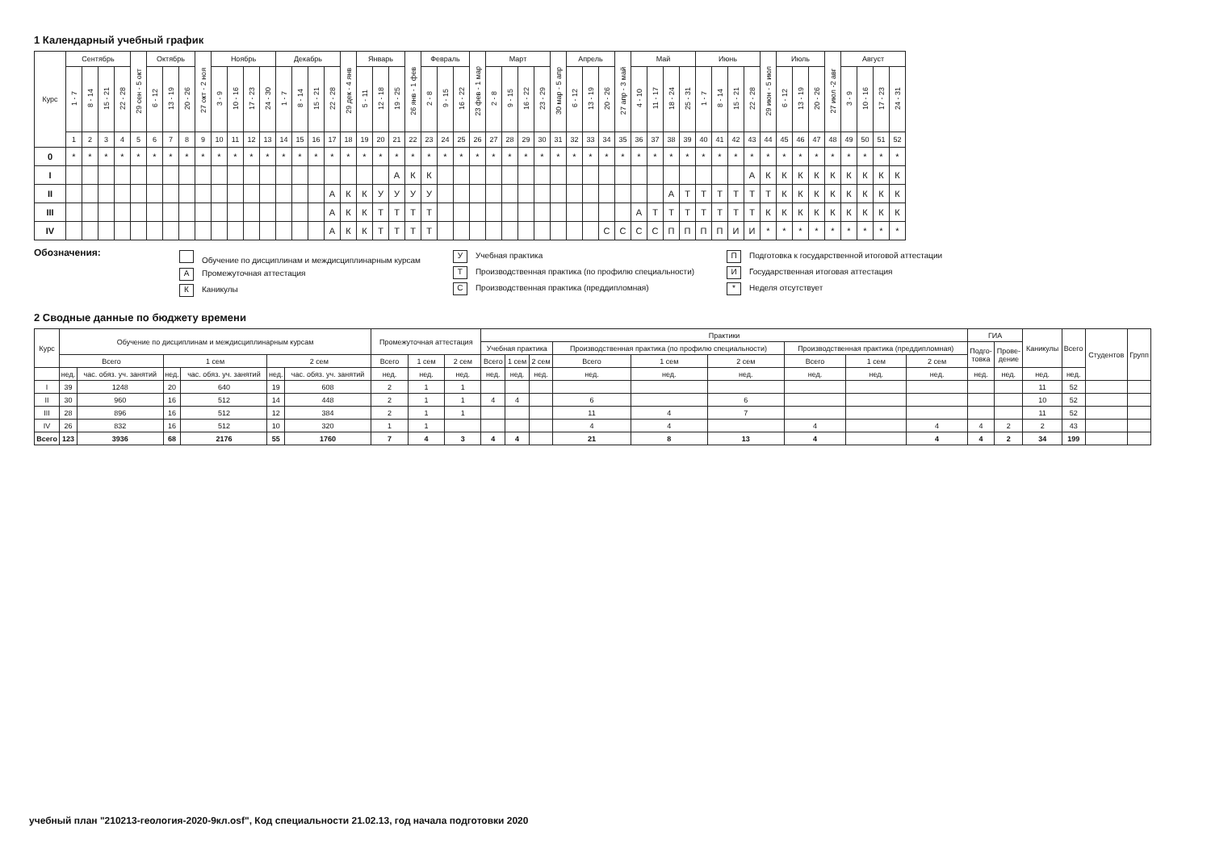1 Календарный учебный график
| Курс | Сентябрь | | | | 29 сен - 5 окт | Октябрь | | | 27 окт - 2 ноя | Ноябрь | | | | Декабрь | | | | 29 дек - 4 янв | Январь | | | 26 янв - 1 фев | Февраль | | | 23 фев - 1 мар | Март | | | | 30 мар - 5 апр | Апрель | | | 27 апр - 3 май | Май | | | | Июнь | | | | 29 июн - 5 июл | Июль | | | 27 июл -2 авг | Август | | | |
| --- | --- | --- | --- | --- | --- | --- | --- | --- | --- | --- | --- | --- | --- | --- | --- | --- | --- | --- | --- | --- | --- | --- | --- | --- | --- | --- | --- | --- | --- | --- | --- | --- | --- | --- | --- | --- | --- | --- | --- | --- | --- | --- | --- | --- | --- | --- | --- | --- | --- | --- | --- | --- |
| | 1 - 7 | 8 - 14 | 15 - 21 | 22 - 28 | | 6 - 12 | 13 - 19 | 20 - 26 | | 3 - 9 | 10 - 16 | 17 - 23 | 24 - 30 | 1 - 7 | 8 - 14 | 15 - 21 | 22 - 28 | | 5 - 11 | 12 - 18 | 19 - 25 | | 2 - 8 | 9 - 15 | 16 - 22 | | 2 - 8 | 9 - 15 | 16 - 22 | 23 - 29 | | 6 - 12 | 13 - 19 | 20 - 26 | | 4 - 10 | 11 - 17 | 18 - 24 | 25 - 31 | 1 - 7 | 8 - 14 | 15 - 21 | 22 - 28 | | 6 - 12 | 13 - 19 | 20 - 26 | | 3 - 9 | 10 - 16 | 17 - 23 | 24 - 31 |
| | 1 | 2 | 3 | 4 | 5 | 6 | 7 | 8 | 9 | 10 | 11 | 12 | 13 | 14 | 15 | 16 | 17 | 18 | 19 | 20 | 21 | 22 | 23 | 24 | 25 | 26 | 27 | 28 | 29 | 30 | 31 | 32 | 33 | 34 | 35 | 36 | 37 | 38 | 39 | 40 | 41 | 42 | 43 | 44 | 45 | 46 | 47 | 48 | 49 | 50 | 51 | 52 |
| 0 | * | * | * | * | * | * | * | * | * | * | * | * | * | * | * | * | * | * | * | * | * | * | * | * | * | * | * | * | * | * | * | * | * | * | * | * | * | * | * | * | * | * | * | * | * | * | * | * | * | * | * | * |
| I | | | | | | | | | | | | | | | | | | | | | А | К | К | | | | | | | | | | | | | | | | | | | | А | К | К | К | К | К | К | К | К | К |
| II | | | | | | | | | | | | | | | | | А | К | К | У | У | У | У | | | | | | | | | | | | | | | А | Т | Т | Т | Т | Т | Т | К | К | К | К | К | К | К | К |
| III | | | | | | | | | | | | | | | | | А | К | К | Т | Т | Т | Т | | | | | | | | | | | | | А | Т | Т | Т | Т | Т | Т | Т | К | К | К | К | К | К | К | К | К |
| IV | | | | | | | | | | | | | | | | | А | К | К | Т | Т | Т | Т | | | | | | | | | | | С | С | С | С | П | П | П | П | И | И | * | * | * | * | * | * | * | * | * |
Обозначения:
Обучение по дисциплинам и междисциплинарным курсам
А Промежуточная аттестация
К Каникулы
У Учебная практика
Т Производственная практика (по профилю специальности)
С Производственная практика (преддипломная)
П Подготовка к государственной итоговой аттестации
И Государственная итоговая аттестация
* Неделя отсутствует
2 Сводные данные по бюджету времени
| Курс | Обучение по дисциплинам и междисциплинарным курсам | | | | | | Промежуточная аттестация | | | Практики | | | | | | | | | ГИА | | Каникулы | Всего | Студентов | Групп |
| --- | --- | --- | --- | --- | --- | --- | --- | --- | --- | --- | --- | --- | --- | --- | --- | --- | --- | --- | --- | --- | --- | --- | --- | --- |
| | | | | | | | | | | Учебная практика | | | Производственная практика (по профилю специальности) | | | Производственная практика (преддипломная) | | | Подго- товка | Прове- дение | | | | |
| | Всего | | 1 сем | | 2 сем | | Всего | 1 сем | 2 сем | Всего | 1 сем | 2 сем | Всего | 1 сем | 2 сем | Всего | 1 сем | 2 сем | | | | | | |
| | нед. | час. обяз. уч. занятий | нед. | час. обяз. уч. занятий | нед. | час. обяз. уч. занятий | нед. | нед. | нед. | нед. | нед. | нед. | нед. | нед. | нед. | нед. | нед. | нед. | нед. | нед. | нед. | нед. | | |
| I | 39 | 1248 | 20 | 640 | 19 | 608 | 2 | 1 | 1 | | | | | | | | | | | | 11 | 52 | | |
| II | 30 | 960 | 16 | 512 | 14 | 448 | 2 | 1 | 1 | 4 | 4 | | 6 | | 6 | | | | | | 10 | 52 | | |
| III | 28 | 896 | 16 | 512 | 12 | 384 | 2 | 1 | 1 | | | | 11 | 4 | 7 | | | | | | 11 | 52 | | |
| IV | 26 | 832 | 16 | 512 | 10 | 320 | 1 | 1 | | | | | 4 | 4 | | 4 | | 4 | 4 | 2 | 2 | 43 | | |
| Всего | 123 | 3936 | 68 | 2176 | 55 | 1760 | 7 | 4 | 3 | 4 | 4 | | 21 | 8 | 13 | 4 | | 4 | 4 | 2 | 34 | 199 | | |
учебный план "210213-геология-2020-9кл.osf", Код специальности 21.02.13, год начала подготовки 2020